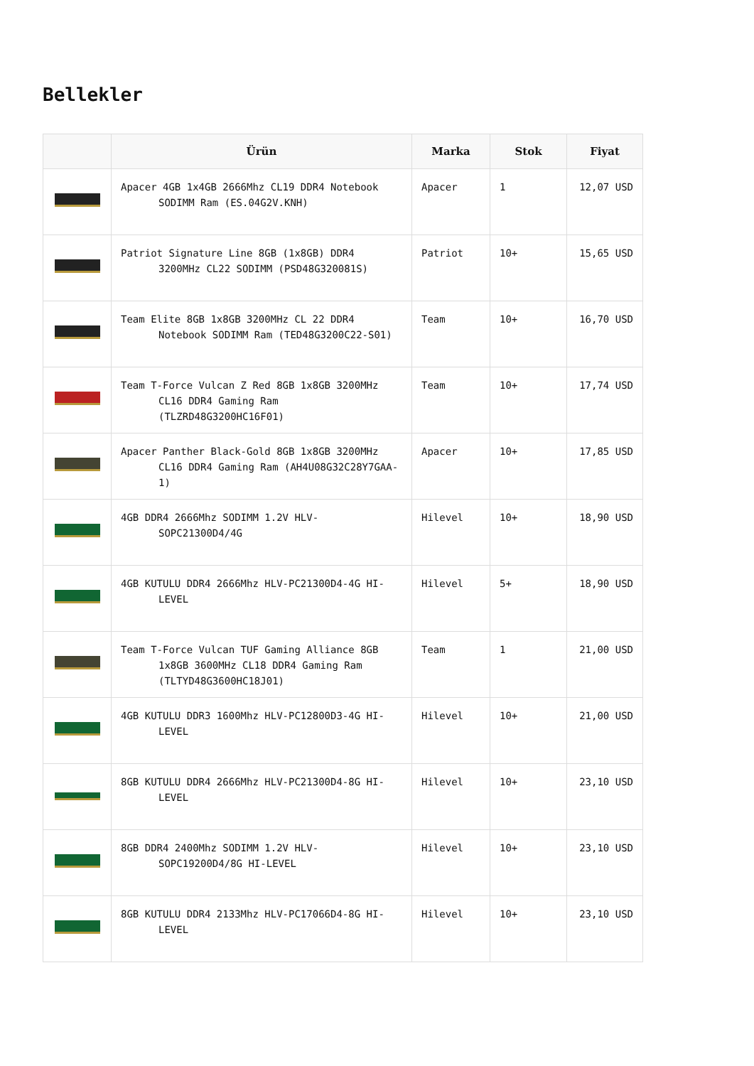Bellekler
| | Ürün | Marka | Stok | Fiyat |
| --- | --- | --- | --- | --- |
| | Apacer 4GB 1x4GB 2666Mhz CL19 DDR4 Notebook SODIMM Ram (ES.04G2V.KNH) | Apacer | 1 | 12,07 USD |
| | Patriot Signature Line 8GB (1x8GB) DDR4 3200MHz CL22 SODIMM (PSD48G320081S) | Patriot | 10+ | 15,65 USD |
| | Team Elite 8GB 1x8GB 3200MHz CL 22 DDR4 Notebook SODIMM Ram (TED48G3200C22-S01) | Team | 10+ | 16,70 USD |
| | Team T-Force Vulcan Z Red 8GB 1x8GB 3200MHz CL16 DDR4 Gaming Ram (TLZRD48G3200HC16F01) | Team | 10+ | 17,74 USD |
| | Apacer Panther Black-Gold 8GB 1x8GB 3200MHz CL16 DDR4 Gaming Ram (AH4U08G32C28Y7GAA-1) | Apacer | 10+ | 17,85 USD |
| | 4GB DDR4 2666Mhz SODIMM 1.2V HLV-SOPC21300D4/4G | Hilevel | 10+ | 18,90 USD |
| | 4GB KUTULU DDR4 2666Mhz HLV-PC21300D4-4G HI-LEVEL | Hilevel | 5+ | 18,90 USD |
| | Team T-Force Vulcan TUF Gaming Alliance 8GB 1x8GB 3600MHz CL18 DDR4 Gaming Ram (TLTYD48G3600HC18J01) | Team | 1 | 21,00 USD |
| | 4GB KUTULU DDR3 1600Mhz HLV-PC12800D3-4G HI-LEVEL | Hilevel | 10+ | 21,00 USD |
| | 8GB KUTULU DDR4 2666Mhz HLV-PC21300D4-8G HI-LEVEL | Hilevel | 10+ | 23,10 USD |
| | 8GB DDR4 2400Mhz SODIMM 1.2V HLV-SOPC19200D4/8G HI-LEVEL | Hilevel | 10+ | 23,10 USD |
| | 8GB KUTULU DDR4 2133Mhz HLV-PC17066D4-8G HI-LEVEL | Hilevel | 10+ | 23,10 USD |